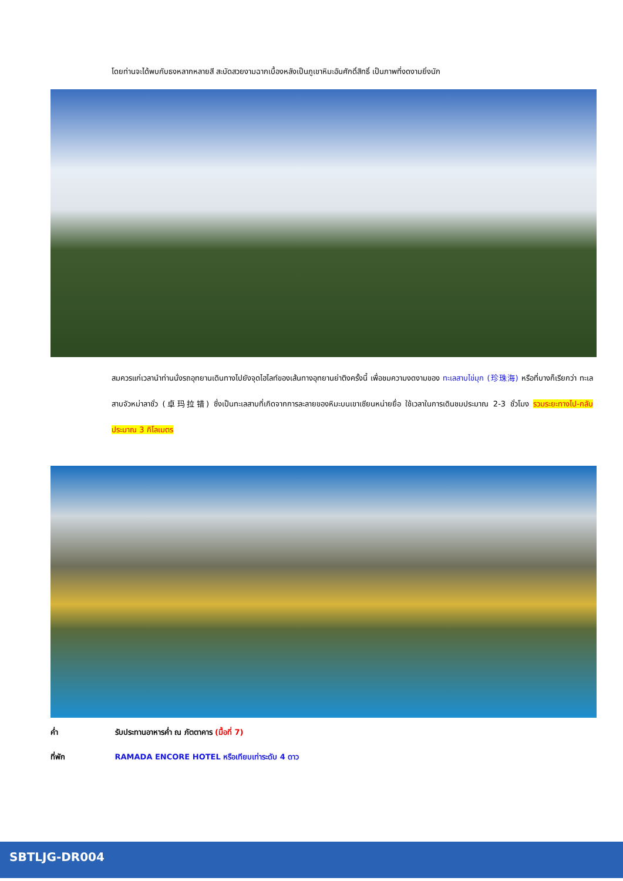โดยท่านจะได้พบกับธงหลากหลายสี สะบัดสวยงามฉากเบื้องหลังเป็นภูเขาหิมะอันศักดิ์สิทธิ์ เป็นภาพที่งดงามยิ่งนัก
สมควรแก่เวลานำท่านนั่งรถอุทยานเดินทางไปยังจุดไฮไลท์ของเส้นทางอุทยานย่าติงครั้งนี้ เพื่อชมความงดงามของ ทะเลสาบไข่มุก (珍珠海) หรือที่บางก็เรียกว่า ทะเลสาบจัวหม่าลาชั่ว (卓玛拉错) ซึ่งเป็นทะเลสาบที่เกิดจากการละลายของหิมะบนเขาเซียนหน่ายยื่อ ใช้เวลาในการเดินชมประมาณ 2-3 ชั่วโมง รวมระยะทางไป-กลับประมาณ 3 กิโลเมตร
ค่ำ รับประทานอาหารค่ำ ณ ภัตตาคาร (มื้อที่ 7)
ที่พัก RAMADA ENCORE HOTEL หรือเทียบเท่าระดับ 4 ดาว
SBTLJG-DR004